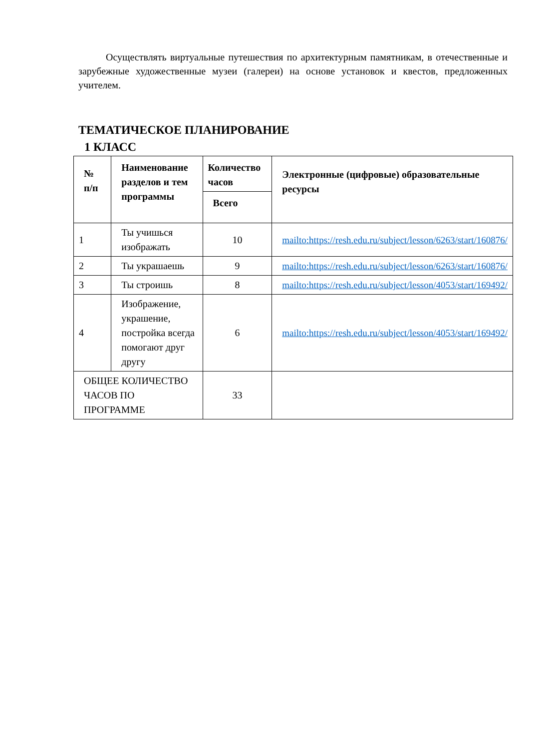Осуществлять виртуальные путешествия по архитектурным памятникам, в отечественные и зарубежные художественные музеи (галереи) на основе установок и квестов, предложенных учителем.
ТЕМАТИЧЕСКОЕ ПЛАНИРОВАНИЕ
1 КЛАСС
| № п/п | Наименование разделов и тем программы | Количество часов | Электронные (цифровые) образовательные ресурсы |
| --- | --- | --- | --- |
| | | Всего | |
| 1 | Ты учишься изображать | 10 | mailto:https://resh.edu.ru/subject/lesson/6263/start/160876/ |
| 2 | Ты украшаешь | 9 | mailto:https://resh.edu.ru/subject/lesson/6263/start/160876/ |
| 3 | Ты строишь | 8 | mailto:https://resh.edu.ru/subject/lesson/4053/start/169492/ |
| 4 | Изображение, украшение, постройка всегда помогают друг другу | 6 | mailto:https://resh.edu.ru/subject/lesson/4053/start/169492/ |
| ОБЩЕЕ КОЛИЧЕСТВО ЧАСОВ ПО ПРОГРАММЕ | | 33 | |